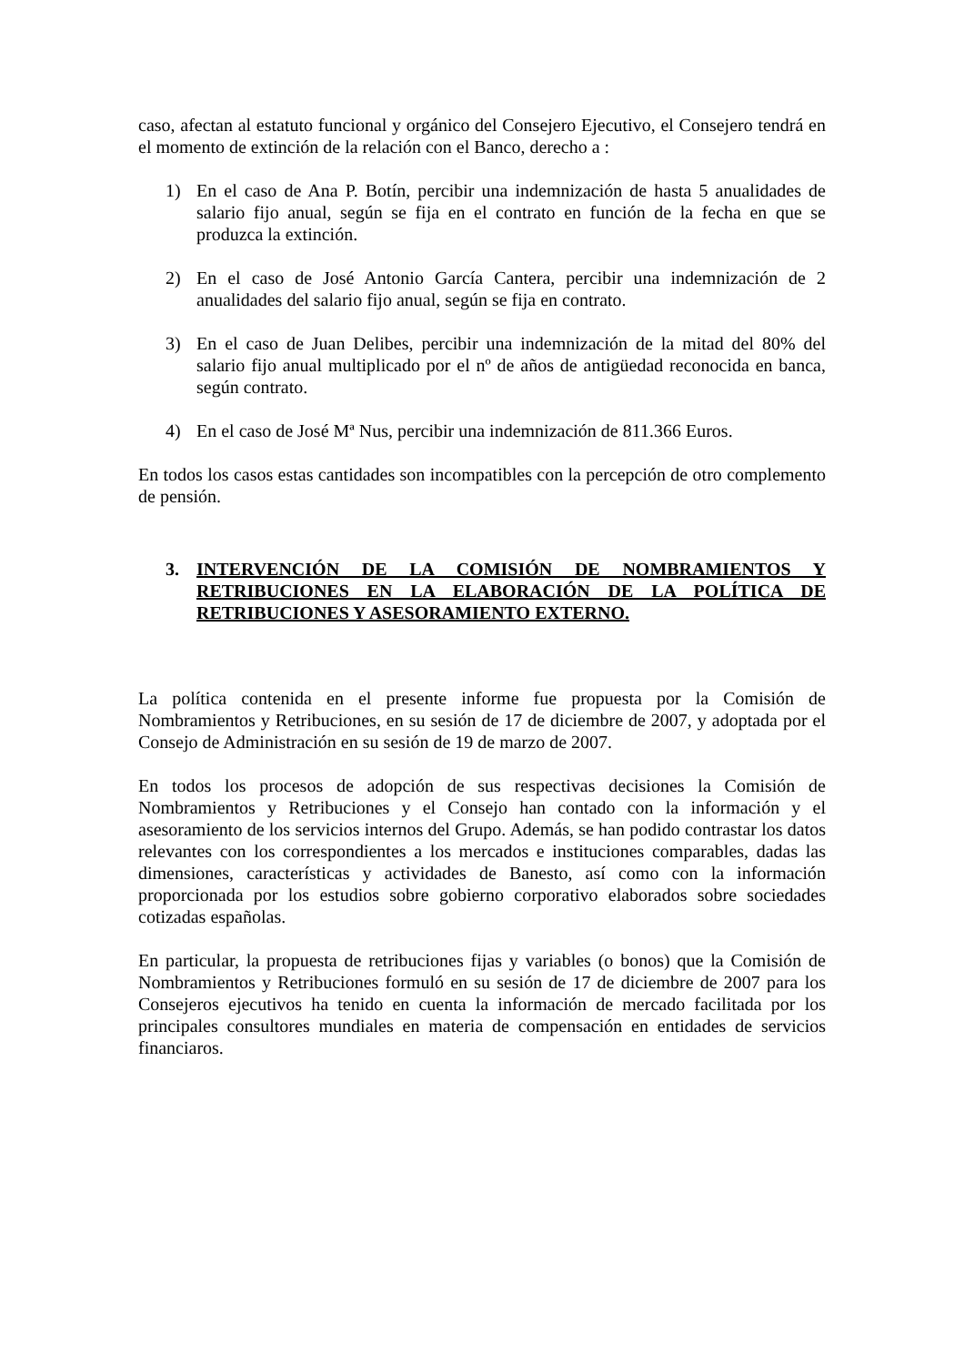caso, afectan al estatuto funcional y orgánico del Consejero Ejecutivo, el Consejero tendrá en el momento de extinción de la relación con el Banco, derecho a :
1) En el caso de Ana P. Botín, percibir una indemnización de hasta 5 anualidades de salario fijo anual, según se fija en el contrato en función de la fecha en que se produzca la extinción.
2) En el caso de José Antonio García Cantera, percibir una indemnización de 2 anualidades del salario fijo anual, según se fija en contrato.
3) En el caso de Juan Delibes, percibir una indemnización de la mitad del 80% del salario fijo anual multiplicado por el nº de años de antigüedad reconocida en banca, según contrato.
4) En el caso de José Mª Nus, percibir una indemnización de 811.366 Euros.
En todos los casos estas cantidades son incompatibles con la percepción de otro complemento de pensión.
3. INTERVENCIÓN DE LA COMISIÓN DE NOMBRAMIENTOS Y RETRIBUCIONES EN LA ELABORACIÓN DE LA POLÍTICA DE RETRIBUCIONES Y ASESORAMIENTO EXTERNO.
La política contenida en el presente informe fue propuesta por la Comisión de Nombramientos y Retribuciones, en su sesión de 17 de diciembre de 2007, y adoptada por el Consejo de Administración en su sesión de 19 de marzo de 2007.
En todos los procesos de adopción de sus respectivas decisiones la Comisión de Nombramientos y Retribuciones y el Consejo han contado con la información y el asesoramiento de los servicios internos del Grupo. Además, se han podido contrastar los datos relevantes con los correspondientes a los mercados e instituciones comparables, dadas las dimensiones, características y actividades de Banesto, así como con la información proporcionada por los estudios sobre gobierno corporativo elaborados sobre sociedades cotizadas españolas.
En particular, la propuesta de retribuciones fijas y variables (o bonos) que la Comisión de Nombramientos y Retribuciones formuló en su sesión de 17 de diciembre de 2007 para los Consejeros ejecutivos ha tenido en cuenta la información de mercado facilitada por los principales consultores mundiales en materia de compensación en entidades de servicios financiaros.